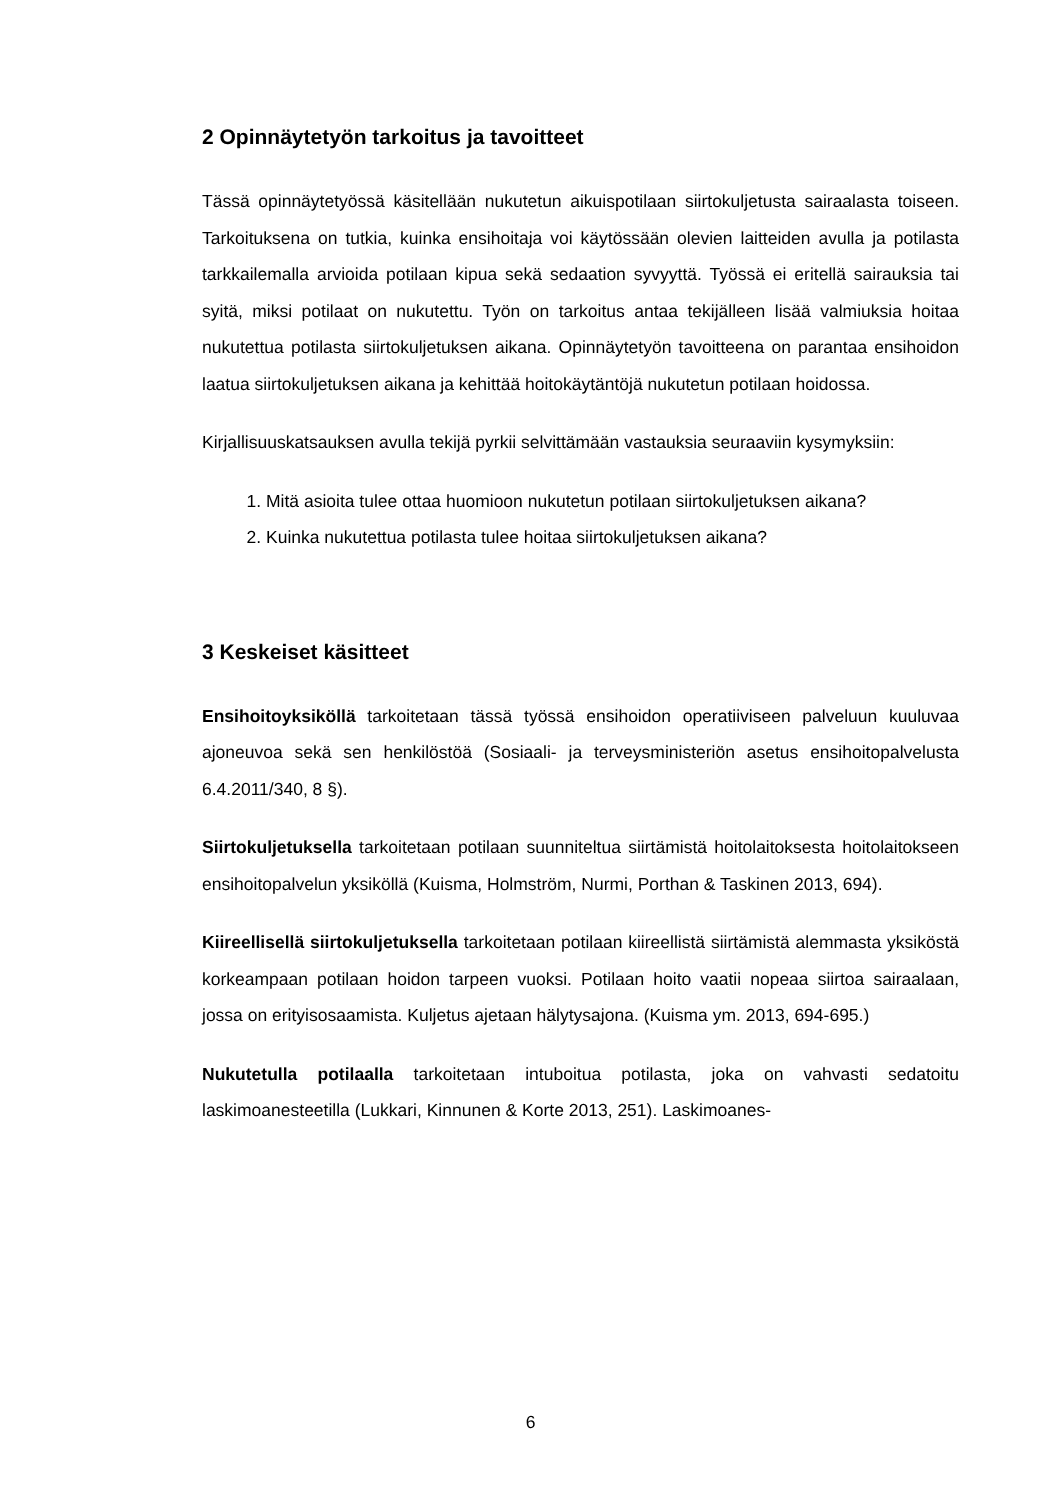2 Opinnäytetyön tarkoitus ja tavoitteet
Tässä opinnäytetyössä käsitellään nukutetun aikuispotilaan siirtokuljetusta sairaalasta toiseen. Tarkoituksena on tutkia, kuinka ensihoitaja voi käytössään olevien laitteiden avulla ja potilasta tarkkailemalla arvioida potilaan kipua sekä sedaation syvyyttä. Työssä ei eritellä sairauksia tai syitä, miksi potilaat on nukutettu. Työn on tarkoitus antaa tekijälleen lisää valmiuksia hoitaa nukutettua potilasta siirtokuljetuksen aikana. Opinnäytetyön tavoitteena on parantaa ensihoidon laatua siirtokuljetuksen aikana ja kehittää hoitokäytäntöjä nukutetun potilaan hoidossa.
Kirjallisuuskatsauksen avulla tekijä pyrkii selvittämään vastauksia seuraaviin kysymyksiin:
1. Mitä asioita tulee ottaa huomioon nukutetun potilaan siirtokuljetuksen aikana?
2. Kuinka nukutettua potilasta tulee hoitaa siirtokuljetuksen aikana?
3 Keskeiset käsitteet
Ensihoitoyksiköllä tarkoitetaan tässä työssä ensihoidon operatiiviseen palveluun kuuluvaa ajoneuvoa sekä sen henkilöstöä (Sosiaali- ja terveysministeriön asetus ensihoitopalvelusta 6.4.2011/340, 8 §).
Siirtokuljetuksella tarkoitetaan potilaan suunniteltua siirtämistä hoitolaitoksesta hoitolaitokseen ensihoitopalvelun yksiköllä (Kuisma, Holmström, Nurmi, Porthan & Taskinen 2013, 694).
Kiireellisellä siirtokuljetuksella tarkoitetaan potilaan kiireellistä siirtämistä alemmasta yksiköstä korkeampaan potilaan hoidon tarpeen vuoksi. Potilaan hoito vaatii nopeaa siirtoa sairaalaan, jossa on erityisosaamista. Kuljetus ajetaan hälytysajona. (Kuisma ym. 2013, 694-695.)
Nukutetulla potilaalla tarkoitetaan intuboitua potilasta, joka on vahvasti sedatoitu laskimoanesteetilla (Lukkari, Kinnunen & Korte 2013, 251). Laskimoanes-
6